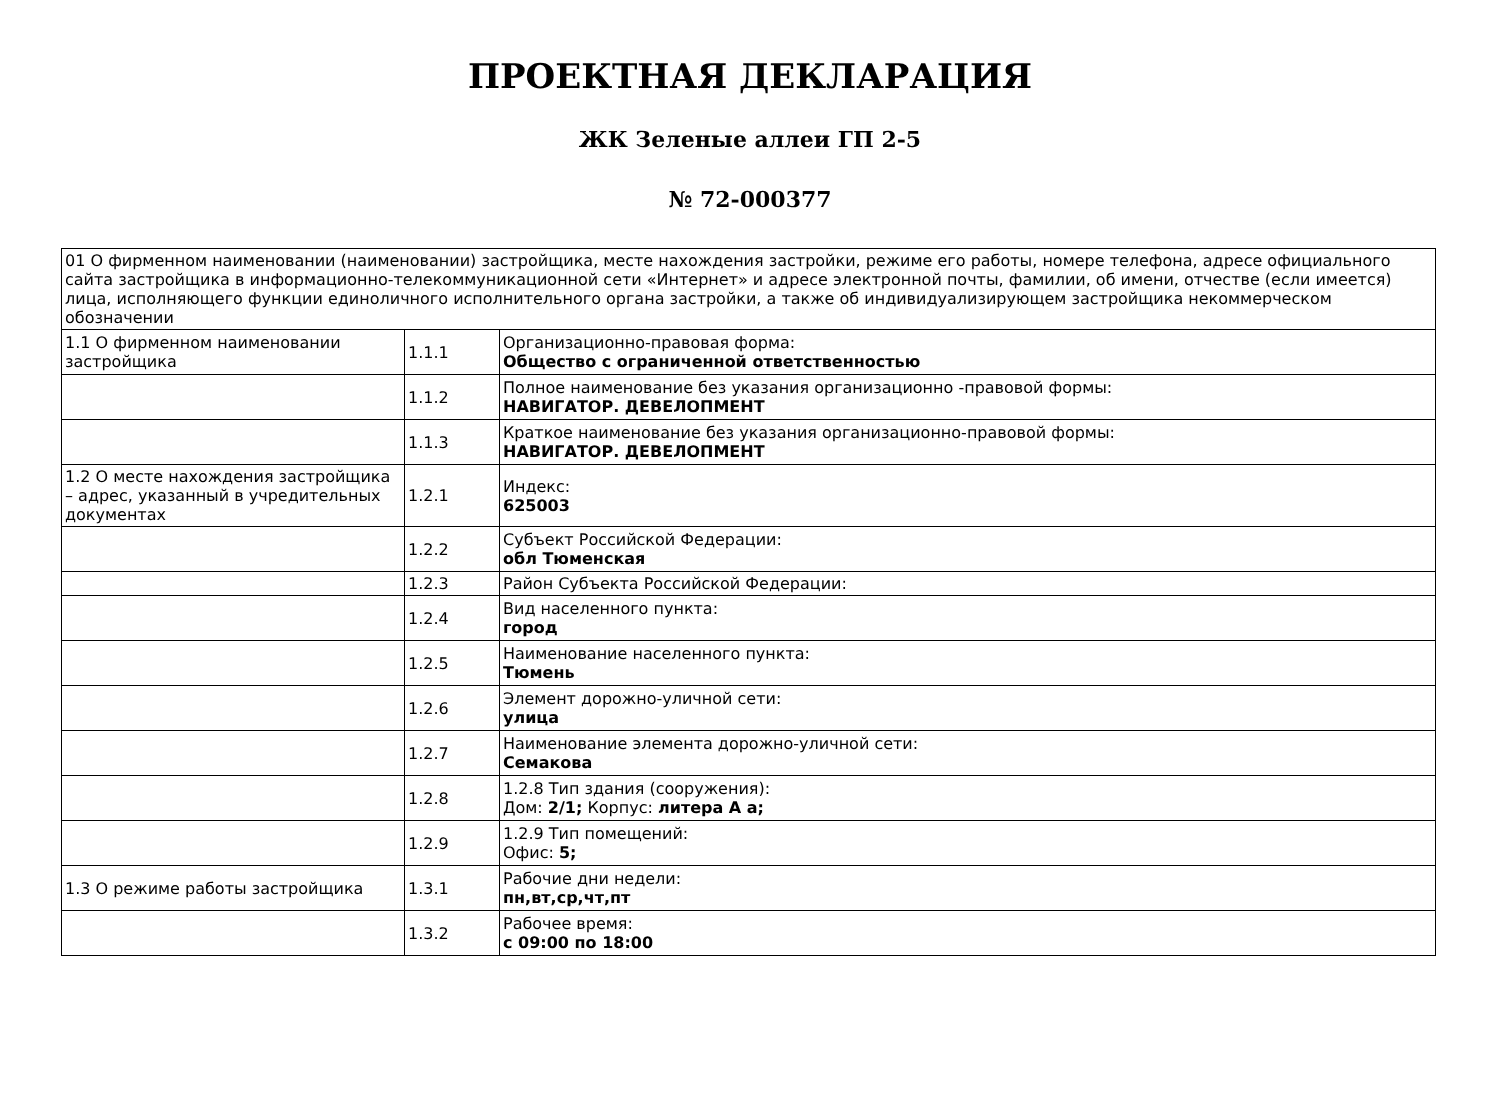ПРОЕКТНАЯ ДЕКЛАРАЦИЯ
ЖК Зеленые аллеи ГП 2-5
№ 72-000377
| 01 О фирменном наименовании (наименовании) застройщика, месте нахождения застройки, режиме его работы, номере телефона, адресе официального сайта застройщика в информационно-телекоммуникационной сети «Интернет» и адресе электронной почты, фамилии, об имени, отчестве (если имеется) лица, исполняющего функции единоличного исполнительного органа застройки, а также об индивидуализирующем застройщика некоммерческом обозначении | | |
| 1.1 О фирменном наименовании застройщика | 1.1.1 | Организационно-правовая форма: Общество с ограниченной ответственностью |
| | 1.1.2 | Полное наименование без указания организационно -правовой формы: НАВИГАТОР. ДЕВЕЛОПМЕНТ |
| | 1.1.3 | Краткое наименование без указания организационно-правовой формы: НАВИГАТОР. ДЕВЕЛОПМЕНТ |
| 1.2 О месте нахождения застройщика – адрес, указанный в учредительных документах | 1.2.1 | Индекс: 625003 |
| | 1.2.2 | Субъект Российской Федерации: обл Тюменская |
| | 1.2.3 | Район Субъекта Российской Федерации: |
| | 1.2.4 | Вид населенного пункта: город |
| | 1.2.5 | Наименование населенного пункта: Тюмень |
| | 1.2.6 | Элемент дорожно-уличной сети: улица |
| | 1.2.7 | Наименование элемента дорожно-уличной сети: Семакова |
| | 1.2.8 | 1.2.8 Тип здания (сооружения): Дом: 2/1; Корпус: литера А а; |
| | 1.2.9 | 1.2.9 Тип помещений: Офис: 5; |
| 1.3 О режиме работы застройщика | 1.3.1 | Рабочие дни недели: пн,вт,ср,чт,пт |
| | 1.3.2 | Рабочее время: с 09:00 по 18:00 |